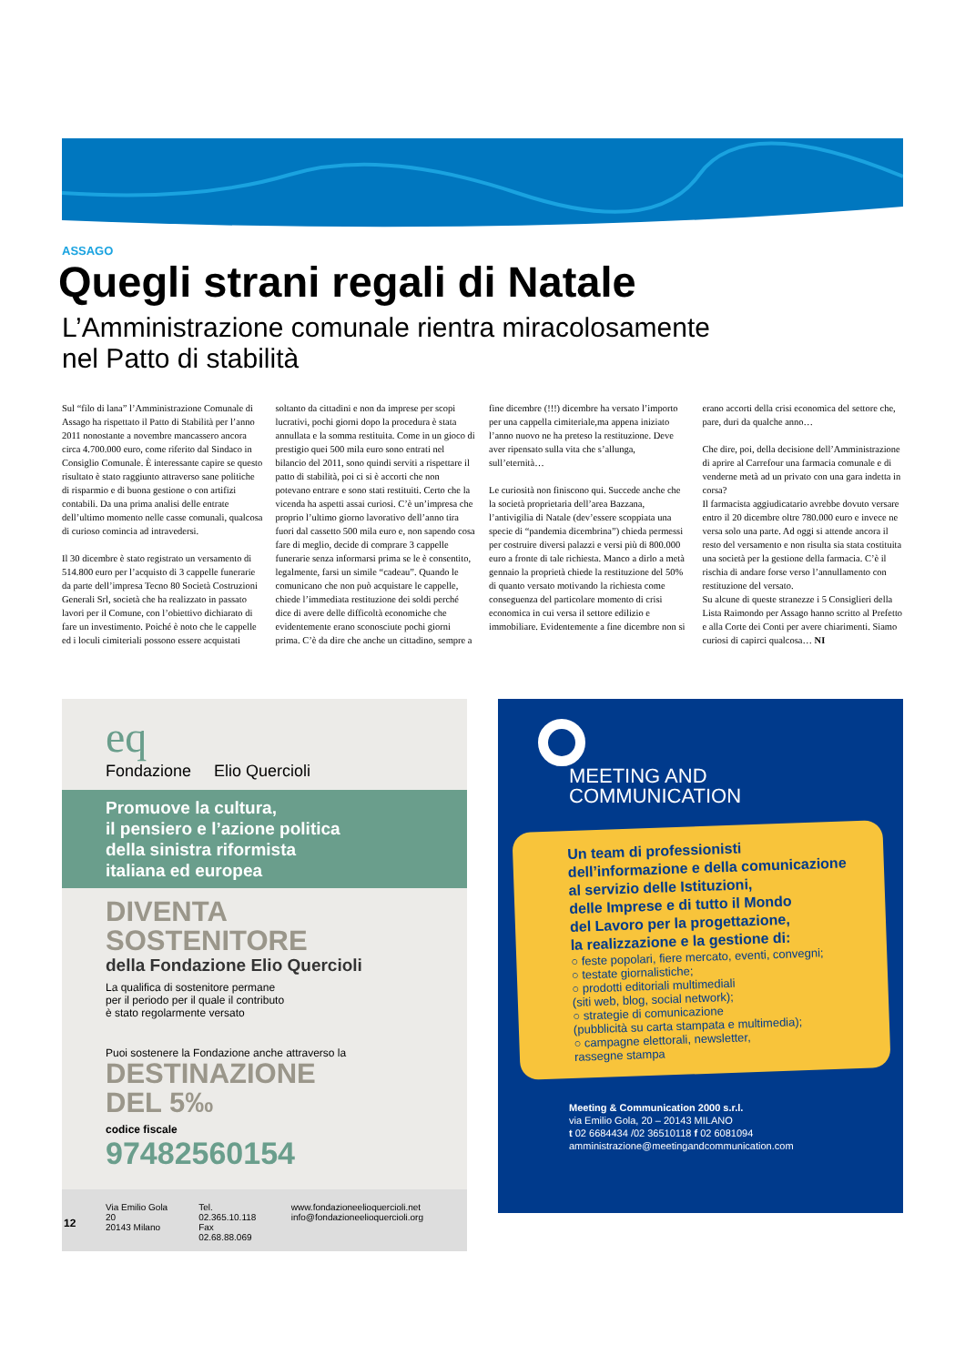ASSAGO
Quegli strani regali di Natale
L’Amministrazione comunale rientra miracolosamente
nel Patto di stabilità
Sul “filo di lana” l’Amministrazione Comunale di Assago ha rispettato il Patto di Stabilità per l’anno 2011 nonostante a novembre mancassero ancora circa 4.700.000 euro, come riferito dal Sindaco in Consiglio Comunale. È interessante capire se questo risultato è stato raggiunto attraverso sane politiche di risparmio e di buona gestione o con artifizi contabili. Da una prima analisi delle entrate dell’ultimo momento nelle casse comunali, qualcosa di curioso comincia ad intravedersi.
Il 30 dicembre è stato registrato un versamento di 514.800 euro per l’acquisto di 3 cappelle funerarie da parte dell’impresa Tecno 80 Società Costruzioni Generali Srl, società che ha realizzato in passato lavori per il Comune, con l’obiettivo dichiarato di fare un investimento. Poiché è noto che le cappelle ed i loculi cimiteriali possono essere acquistati soltanto da cittadini e non da imprese per scopi lucrativi, pochi giorni dopo la procedura è stata annullata e la somma restituita. Come in un gioco di prestigio quei 500 mila euro sono entrati nel bilancio del 2011, sono quindi serviti a rispettare il patto di stabilità, poi ci si è accorti che non potevano entrare e sono stati restituiti. Certo che la vicenda ha aspetti assai curiosi. C’è un’impresa che proprio l’ultimo giorno lavorativo dell’anno tira fuori dal cassetto 500 mila euro e, non sapendo cosa fare di meglio, decide di comprare 3 cappelle funerarie senza informarsi prima se le è consentito, legalmente, farsi un simile “cadeau”. Quando le comunicano che non può acquistare le cappelle, chiede l’immediata restituzione dei soldi perché dice di avere delle difficoltà economiche che evidentemente erano sconosciute pochi giorni prima. C’è da dire che anche un cittadino, sempre a fine dicembre (!!!) dicembre ha versato l’importo per una cappella cimiteriale,ma appena iniziato l’anno nuovo ne ha preteso la restituzione. Deve aver ripensato sulla vita che s’allunga, sull’eternità…
Le curiosità non finiscono qui. Succede anche che la società proprietaria dell’area Bazzana, l’antivigilia di Natale (dev’essere scoppiata una specie di “pandemia dicembrina”) chieda permessi per costruire diversi palazzi e versi più di 800.000 euro a fronte di tale richiesta. Manco a dirlo a metà gennaio la proprietà chiede la restituzione del 50% di quanto versato motivando la richiesta come conseguenza del particolare momento di crisi economica in cui versa il settore edilizio e immobiliare. Evidentemente a fine dicembre non si erano accorti della crisi economica del settore che, pare, duri da qualche anno…
Che dire, poi, della decisione dell’Amministrazione di aprire al Carrefour una farmacia comunale e di venderne metà ad un privato con una gara indetta in corsa?
Il farmacista aggiudicatario avrebbe dovuto versare entro il 20 dicembre oltre 780.000 euro e invece ne versa solo una parte. Ad oggi si attende ancora il resto del versamento e non risulta sia stata costituita una società per la gestione della farmacia. C’è il rischia di andare forse verso l’annullamento con restituzione del versato.
Su alcune di queste stranezze i 5 Consiglieri della Lista Raimondo per Assago hanno scritto al Prefetto e alla Corte dei Conti per avere chiarimenti. Siamo curiosi di capirci qualcosa… NI
eq
Fondazione Elio Quercioli
Promuove la cultura,
il pensiero e l’azione politica
della sinistra riformista
italiana ed europea
DIVENTA SOSTENITORE
della Fondazione Elio Quercioli
La qualifica di sostenitore permane
per il periodo per il quale il contributo
è stato regolarmente versato
Puoi sostenere la Fondazione anche attraverso la
DESTINAZIONE
DEL 5‰
codice fiscale
97482560154
Via Emilio Gola 20
20143 Milano
Tel. 02.365.10.118
Fax 02.68.88.069
www.fondazioneelioquercioli.net
info@fondazioneelioquercioli.org
MEETING AND
COMMUNICATION
Un team di professionisti
dell’informazione e della comunicazione
al servizio delle Istituzioni,
delle Imprese e di tutto il Mondo
del Lavoro per la progettazione,
la realizzazione e la gestione di:
○ feste popolari, fiere mercato, eventi, convegni;
○ testate giornalistiche;
○ prodotti editoriali multimediali
(siti web, blog, social network);
○ strategie di comunicazione
(pubblicità su carta stampata e multimedia);
○ campagne elettorali, newsletter,
rassegne stampa
Meeting & Communication 2000 s.r.l.
via Emilio Gola, 20 – 20143 MILANO
t 02 6684434 /02 36510118 f 02 6081094
amministrazione@meetingandcommunication.com
12